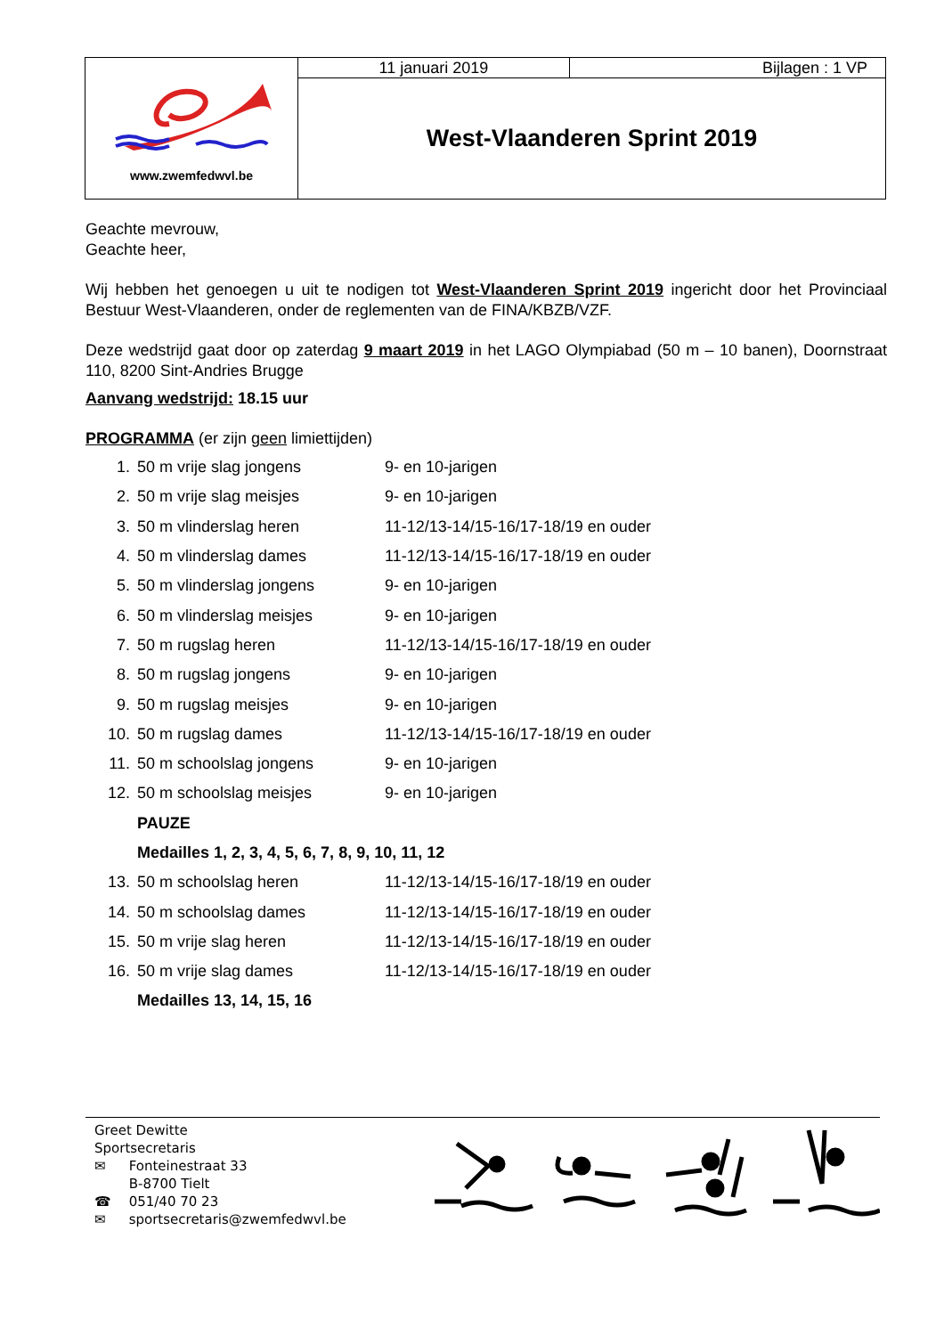| www.zwemfedwvl.be | 11 januari 2019 | Bijlagen : 1 VP |
| | West-Vlaanderen Sprint 2019 | |
Geachte mevrouw,
Geachte heer,
Wij hebben het genoegen u uit te nodigen tot West-Vlaanderen Sprint 2019 ingericht door het Provinciaal Bestuur West-Vlaanderen, onder de reglementen van de FINA/KBZB/VZF.
Deze wedstrijd gaat door op zaterdag 9 maart 2019 in het LAGO Olympiabad (50 m – 10 banen), Doornstraat 110, 8200 Sint-Andries Brugge
Aanvang wedstrijd: 18.15 uur
PROGRAMMA (er zijn geen limiettijden)
| 1. | 50 m vrije slag jongens | 9- en 10-jarigen |
| 2. | 50 m vrije slag meisjes | 9- en 10-jarigen |
| 3. | 50 m vlinderslag heren | 11-12/13-14/15-16/17-18/19 en ouder |
| 4. | 50 m vlinderslag dames | 11-12/13-14/15-16/17-18/19 en ouder |
| 5. | 50 m vlinderslag jongens | 9- en 10-jarigen |
| 6. | 50 m vlinderslag meisjes | 9- en 10-jarigen |
| 7. | 50 m rugslag heren | 11-12/13-14/15-16/17-18/19 en ouder |
| 8. | 50 m rugslag jongens | 9- en 10-jarigen |
| 9. | 50 m rugslag meisjes | 9- en 10-jarigen |
| 10. | 50 m rugslag dames | 11-12/13-14/15-16/17-18/19 en ouder |
| 11. | 50 m schoolslag jongens | 9- en 10-jarigen |
| 12. | 50 m schoolslag meisjes | 9- en 10-jarigen |
| | PAUZE | |
| | Medailles 1, 2, 3, 4, 5, 6, 7, 8, 9, 10, 11, 12 | |
| 13. | 50 m schoolslag heren | 11-12/13-14/15-16/17-18/19 en ouder |
| 14. | 50 m schoolslag dames | 11-12/13-14/15-16/17-18/19 en ouder |
| 15. | 50 m vrije slag heren | 11-12/13-14/15-16/17-18/19 en ouder |
| 16. | 50 m vrije slag dames | 11-12/13-14/15-16/17-18/19 en ouder |
| | Medailles 13, 14, 15, 16 | |
| Greet Dewitte | |
| Sportsecretaris | |
| ✉ | Fonteinestraat 33 |
| | B-8700 Tielt |
| ☎ | 051/40 70 23 |
| ✉ | sportsecretaris@zwemfedwvl.be |